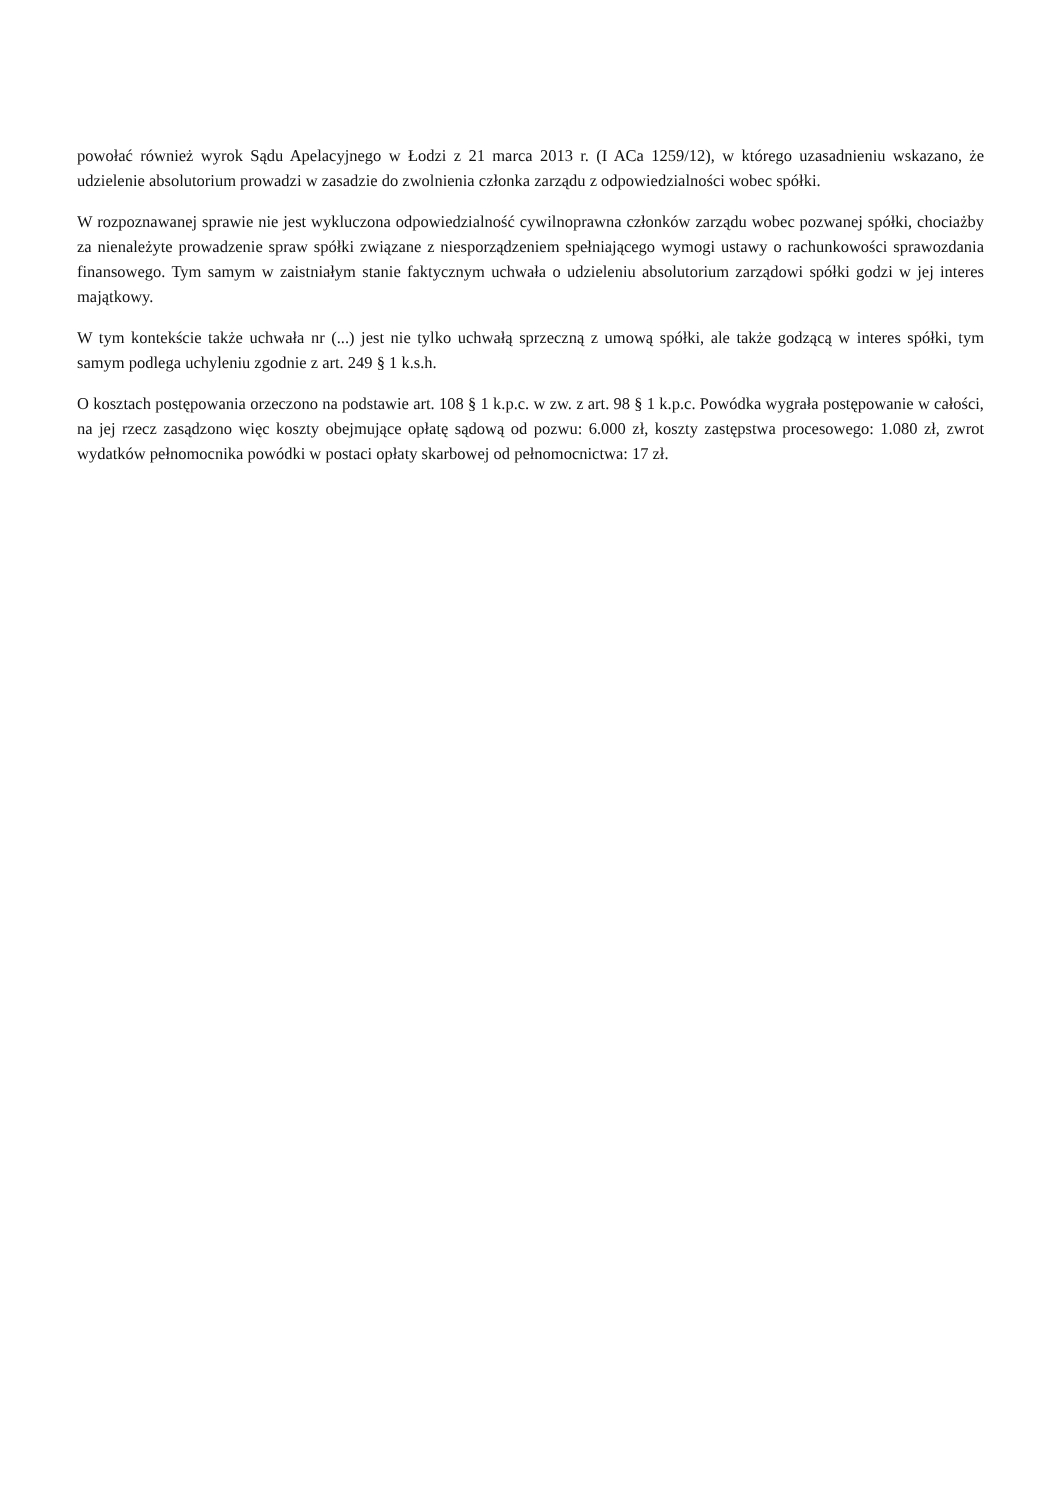powołać również wyrok Sądu Apelacyjnego w Łodzi z 21 marca 2013 r. (I ACa 1259/12), w którego uzasadnieniu wskazano, że udzielenie absolutorium prowadzi w zasadzie do zwolnienia członka zarządu z odpowiedzialności wobec spółki.
W rozpoznawanej sprawie nie jest wykluczona odpowiedzialność cywilnoprawna członków zarządu wobec pozwanej spółki, chociażby za nienależyte prowadzenie spraw spółki związane z niesporządzeniem spełniającego wymogi ustawy o rachunkowości sprawozdania finansowego. Tym samym w zaistniałym stanie faktycznym uchwała o udzieleniu absolutorium zarządowi spółki godzi w jej interes majątkowy.
W tym kontekście także uchwała nr (...) jest nie tylko uchwałą sprzeczną z umową spółki, ale także godzącą w interes spółki, tym samym podlega uchyleniu zgodnie z art. 249 § 1 k.s.h.
O kosztach postępowania orzeczono na podstawie art. 108 § 1 k.p.c. w zw. z art. 98 § 1 k.p.c. Powódka wygrała postępowanie w całości, na jej rzecz zasądzono więc koszty obejmujące opłatę sądową od pozwu: 6.000 zł, koszty zastępstwa procesowego: 1.080 zł, zwrot wydatków pełnomocnika powódki w postaci opłaty skarbowej od pełnomocnictwa: 17 zł.